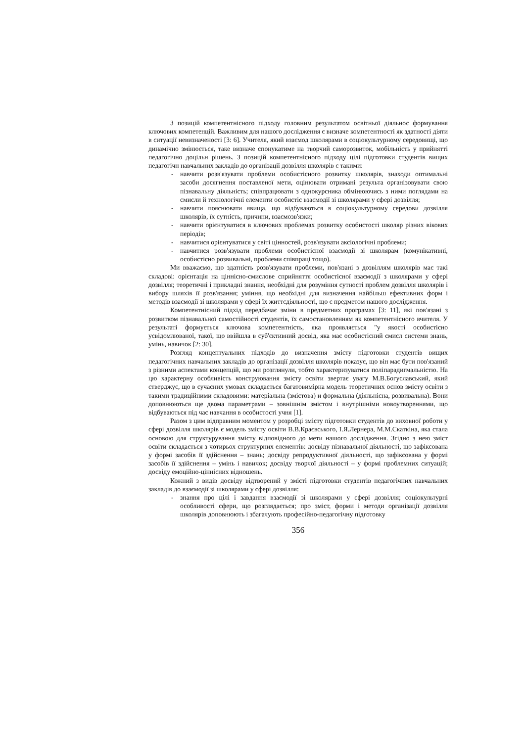З позицій компетентнісного підходу головним результатом освітньої діяльнос формування ключових компетенцій. Важливим для нашого дослідження є визначе компетентності як здатності діяти в ситуації невизначеності [3: 6]. Учителя, який взаємод школярами в соціокультурному середовищі, що динамічно змінюється, таке визначе спонукатиме на творчий саморозвиток, мобільність у прийнятті педагогічно доцільн рішень. З позицій компетентнісного підходу цілі підготовки студентів вищих педагогічн навчальних закладів до організації дозвілля школярів є такими:
- навчити розв'язувати проблеми особистісного розвитку школярів, знаходи оптимальні засоби досягнення поставленої мети, оцінювати отримані результа організовувати свою пізнавальну діяльність; співпрацювати з однокурсника обмінюючись з ними поглядами на смисли й технологічні елементи особистіс взаємодії зі школярами у сфері дозвілля;
- навчити пояснювати явища, що відбуваються в соціокультурному середови дозвілля школярів, їх сутність, причини, взаємозв'язки;
- навчити орієнтуватися в ключових проблемах розвитку особистості школяр різних вікових періодів;
- навчитися орієнтуватися у світі цінностей, розв'язувати аксіологічні проблеми;
- навчитися розв'язувати проблеми особистісної взаємодії зі школярам (комунікативні, особистісно розвивальні, проблеми співпраці тощо).
Ми вважаємо, що здатність розв'язувати проблеми, пов'язані з дозвіллям школярів має такі складові: орієнтація на ціннісно-смислове сприйняття особистісної взаємодії з школярами у сфері дозвілля; теоретичні і прикладні знання, необхідні для розуміння сутності проблем дозвілля школярів і вибору шляхів її розв'язання; уміння, що необхідні для визначення найбільш ефективних форм і методів взаємодії зі школярами у сфері їх життєдіяльності, що є предметом нашого дослідження.
Компетентнісний підхід передбачає зміни в предметних програмах [3: 11], які пов'язані з розвитком пізнавальної самостійності студентів, їх самостановленням як компетентнісного вчителя. У результаті формується ключова компетентність, яка проявляється "у якості особистісно усвідомлюваної, такої, що ввійшла в суб'єктивний досвід, яка має особистісний смисл системи знань, умінь, навичок [2: 30].
Розгляд концептуальних підходів до визначення змісту підготовки студентів вищих педагогічних навчальних закладів до організації дозвілля школярів показує, що він має бути пов'язаний з різними аспектами концепцій, що ми розглянули, тобто характеризуватися поліпарадигмальністю. На цю характерну особливість конструювання змісту освіти звертає увагу М.В.Богуславський, який стверджує, що в сучасних умовах складається багатовимірна модель теоретичних основ змісту освіти з такими традиційними складовими: матеріальна (змістова) и формальна (діяльнісна, розвивальна). Вони доповнюються ще двома параметрами – зовнішнім змістом і внутрішніми новоутвореннями, що відбуваються під час навчання в особистості учня [1].
Разом з цим відправним моментом у розробці змісту підготовки студентів до виховної роботи у сфері дозвілля школярів є модель змісту освіти В.В.Краєвського, І.Я.Лернера, М.М.Скаткіна, яка стала основою для структурування змісту відповідного до мети нашого дослідження. Згідно з нею зміст освіти складається з чотирьох структурних елементів: досвіду пізнавальної діяльності, що зафіксована у формі засобів її здійснення – знань; досвіду репродуктивної діяльності, що зафіксована у формі засобів її здійснення – умінь і навичок; досвіду творчої діяльності – у формі проблемних ситуацій; досвіду емоційно-ціннісних відношень.
Кожний з видів досвіду відтворений у змісті підготовки студентів педагогічних навчальних закладів до взаємодії зі школярами у сфері дозвілля:
- знання про цілі і завдання взаємодії зі школярами у сфері дозвілля; соціокультурні особливості сфери, що розглядається; про зміст, форми і методи організації дозвілля школярів доповнюють і збагачують професійно-педагогічну підготовку
356